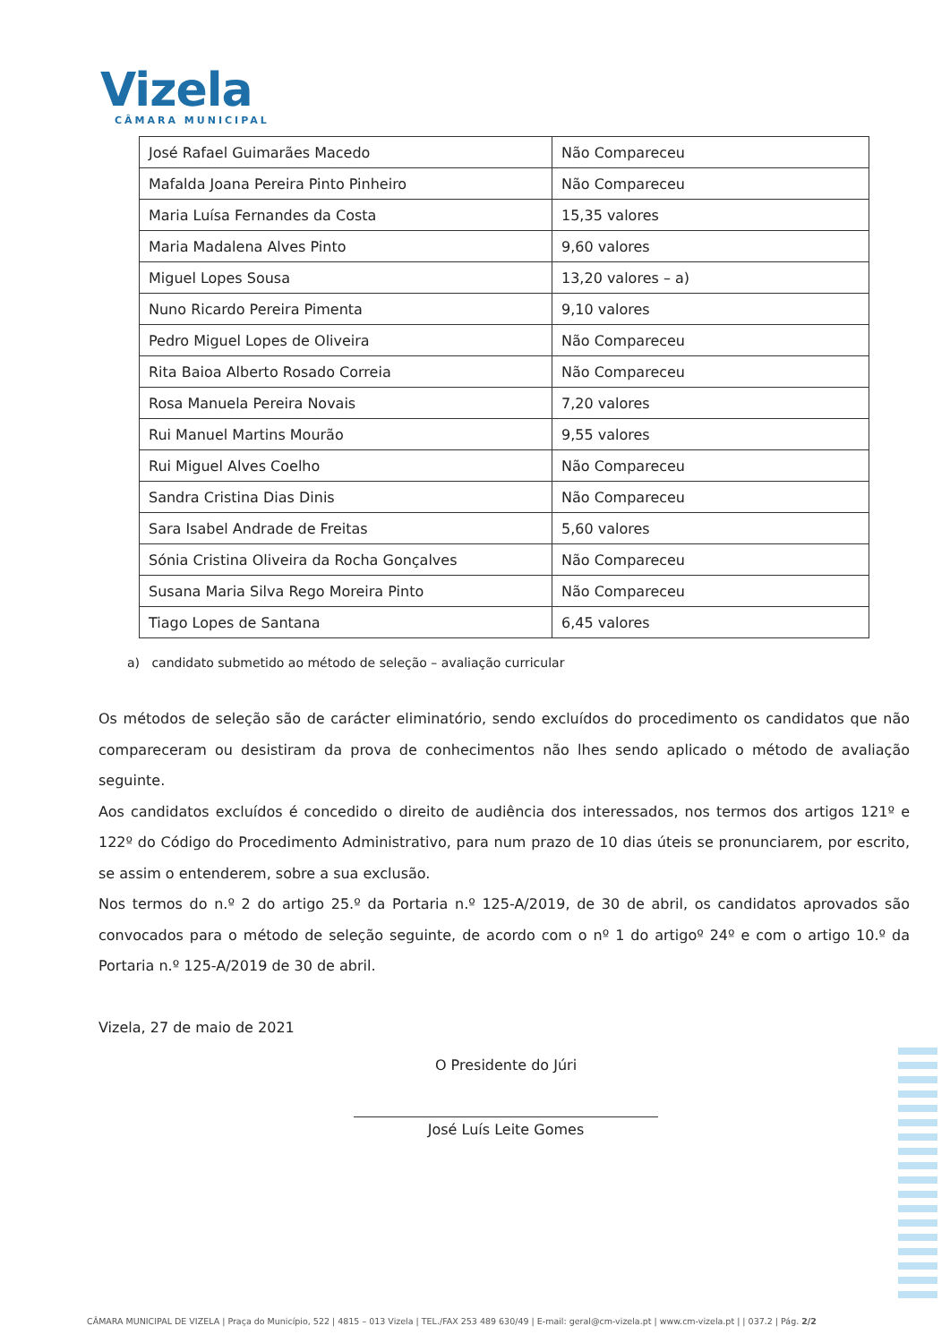Vizela
CÂMARA MUNICIPAL
| José Rafael Guimarães Macedo | Não Compareceu |
| Mafalda Joana Pereira Pinto Pinheiro | Não Compareceu |
| Maria Luísa Fernandes da Costa | 15,35 valores |
| Maria Madalena Alves Pinto | 9,60 valores |
| Miguel Lopes Sousa | 13,20 valores – a) |
| Nuno Ricardo Pereira Pimenta | 9,10 valores |
| Pedro Miguel Lopes de Oliveira | Não Compareceu |
| Rita Baioa Alberto Rosado Correia | Não Compareceu |
| Rosa Manuela Pereira Novais | 7,20 valores |
| Rui Manuel Martins Mourão | 9,55 valores |
| Rui Miguel Alves Coelho | Não Compareceu |
| Sandra Cristina Dias Dinis | Não Compareceu |
| Sara Isabel Andrade de Freitas | 5,60 valores |
| Sónia Cristina Oliveira da Rocha Gonçalves | Não Compareceu |
| Susana Maria Silva Rego Moreira Pinto | Não Compareceu |
| Tiago Lopes de Santana | 6,45 valores |
a) candidato submetido ao método de seleção – avaliação curricular
Os métodos de seleção são de carácter eliminatório, sendo excluídos do procedimento os candidatos que não compareceram ou desistiram da prova de conhecimentos não lhes sendo aplicado o método de avaliação seguinte.
Aos candidatos excluídos é concedido o direito de audiência dos interessados, nos termos dos artigos 121º e 122º do Código do Procedimento Administrativo, para num prazo de 10 dias úteis se pronunciarem, por escrito, se assim o entenderem, sobre a sua exclusão.
Nos termos do n.º 2 do artigo 25.º da Portaria n.º 125-A/2019, de 30 de abril, os candidatos aprovados são convocados para o método de seleção seguinte, de acordo com o nº 1 do artigoº 24º e com o artigo 10.º da Portaria n.º 125-A/2019 de 30 de abril.
Vizela, 27 de maio de 2021
O Presidente do Júri
José Luís Leite Gomes
CÂMARA MUNICIPAL DE VIZELA | Praça do Município, 522 | 4815 – 013 Vizela | TEL./FAX 253 489 630/49 | E-mail: geral@cm-vizela.pt | www.cm-vizela.pt | | 037.2 | Pág. 2/2